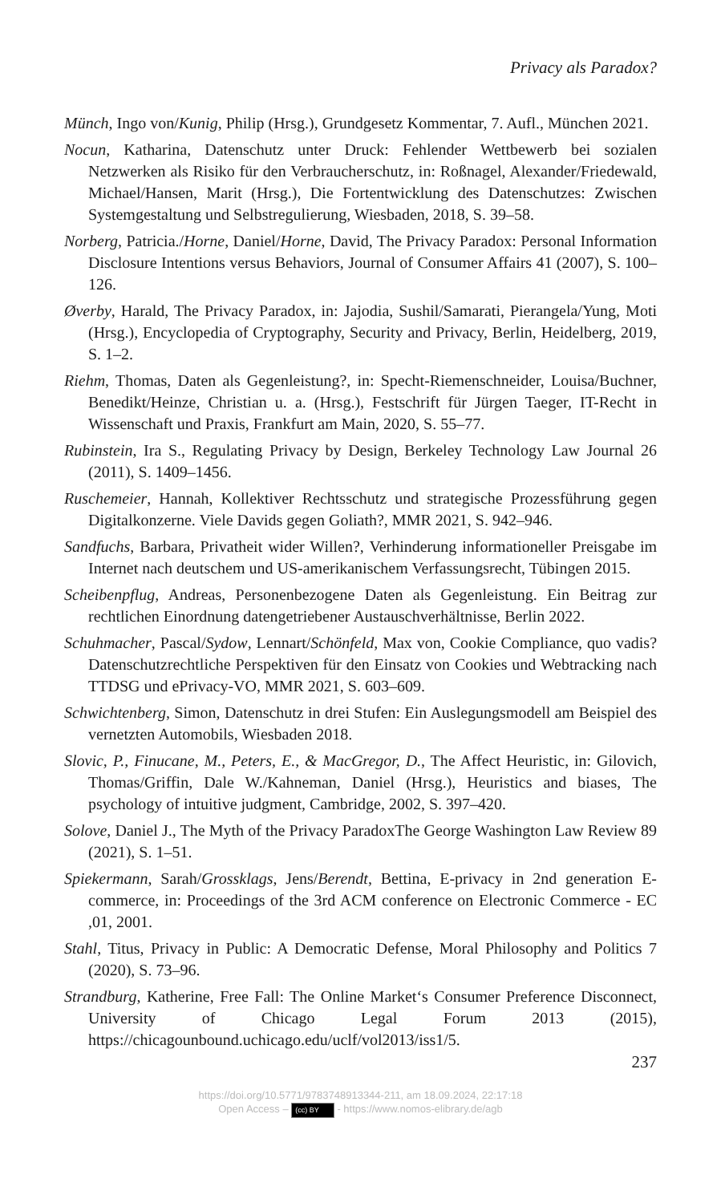Privacy als Paradox?
Münch, Ingo von/Kunig, Philip (Hrsg.), Grundgesetz Kommentar, 7. Aufl., München 2021.
Nocun, Katharina, Datenschutz unter Druck: Fehlender Wettbewerb bei sozialen Netzwerken als Risiko für den Verbraucherschutz, in: Roßnagel, Alexander/Friedewald, Michael/Hansen, Marit (Hrsg.), Die Fortentwicklung des Datenschutzes: Zwischen Systemgestaltung und Selbstregulierung, Wiesbaden, 2018, S. 39–58.
Norberg, Patricia./Horne, Daniel/Horne, David, The Privacy Paradox: Personal Information Disclosure Intentions versus Behaviors, Journal of Consumer Affairs 41 (2007), S. 100–126.
Øverby, Harald, The Privacy Paradox, in: Jajodia, Sushil/Samarati, Pierangela/Yung, Moti (Hrsg.), Encyclopedia of Cryptography, Security and Privacy, Berlin, Heidelberg, 2019, S. 1–2.
Riehm, Thomas, Daten als Gegenleistung?, in: Specht-Riemenschneider, Louisa/Buchner, Benedikt/Heinze, Christian u. a. (Hrsg.), Festschrift für Jürgen Taeger, IT-Recht in Wissenschaft und Praxis, Frankfurt am Main, 2020, S. 55–77.
Rubinstein, Ira S., Regulating Privacy by Design, Berkeley Technology Law Journal 26 (2011), S. 1409–1456.
Ruschemeier, Hannah, Kollektiver Rechtsschutz und strategische Prozessführung gegen Digitalkonzerne. Viele Davids gegen Goliath?, MMR 2021, S. 942–946.
Sandfuchs, Barbara, Privatheit wider Willen?, Verhinderung informationeller Preisgabe im Internet nach deutschem und US-amerikanischem Verfassungsrecht, Tübingen 2015.
Scheibenpflug, Andreas, Personenbezogene Daten als Gegenleistung. Ein Beitrag zur rechtlichen Einordnung datengetriebener Austauschverhältnisse, Berlin 2022.
Schuhmacher, Pascal/Sydow, Lennart/Schönfeld, Max von, Cookie Compliance, quo vadis? Datenschutzrechtliche Perspektiven für den Einsatz von Cookies und Webtracking nach TTDSG und ePrivacy-VO, MMR 2021, S. 603–609.
Schwichtenberg, Simon, Datenschutz in drei Stufen: Ein Auslegungsmodell am Beispiel des vernetzten Automobils, Wiesbaden 2018.
Slovic, P., Finucane, M., Peters, E., & MacGregor, D., The Affect Heuristic, in: Gilovich, Thomas/Griffin, Dale W./Kahneman, Daniel (Hrsg.), Heuristics and biases, The psychology of intuitive judgment, Cambridge, 2002, S. 397–420.
Solove, Daniel J., The Myth of the Privacy ParadoxThe George Washington Law Review 89 (2021), S. 1–51.
Spiekermann, Sarah/Grossklags, Jens/Berendt, Bettina, E-privacy in 2nd generation E-commerce, in: Proceedings of the 3rd ACM conference on Electronic Commerce - EC ,01, 2001.
Stahl, Titus, Privacy in Public: A Democratic Defense, Moral Philosophy and Politics 7 (2020), S. 73–96.
Strandburg, Katherine, Free Fall: The Online Market‘s Consumer Preference Disconnect, University of Chicago Legal Forum 2013 (2015), https://chicagounbound.uchicago.edu/uclf/vol2013/iss1/5.
237
https://doi.org/10.5771/9783748913344-211, am 18.09.2024, 22:17:18
Open Access – (cc) BY - https://www.nomos-elibrary.de/agb